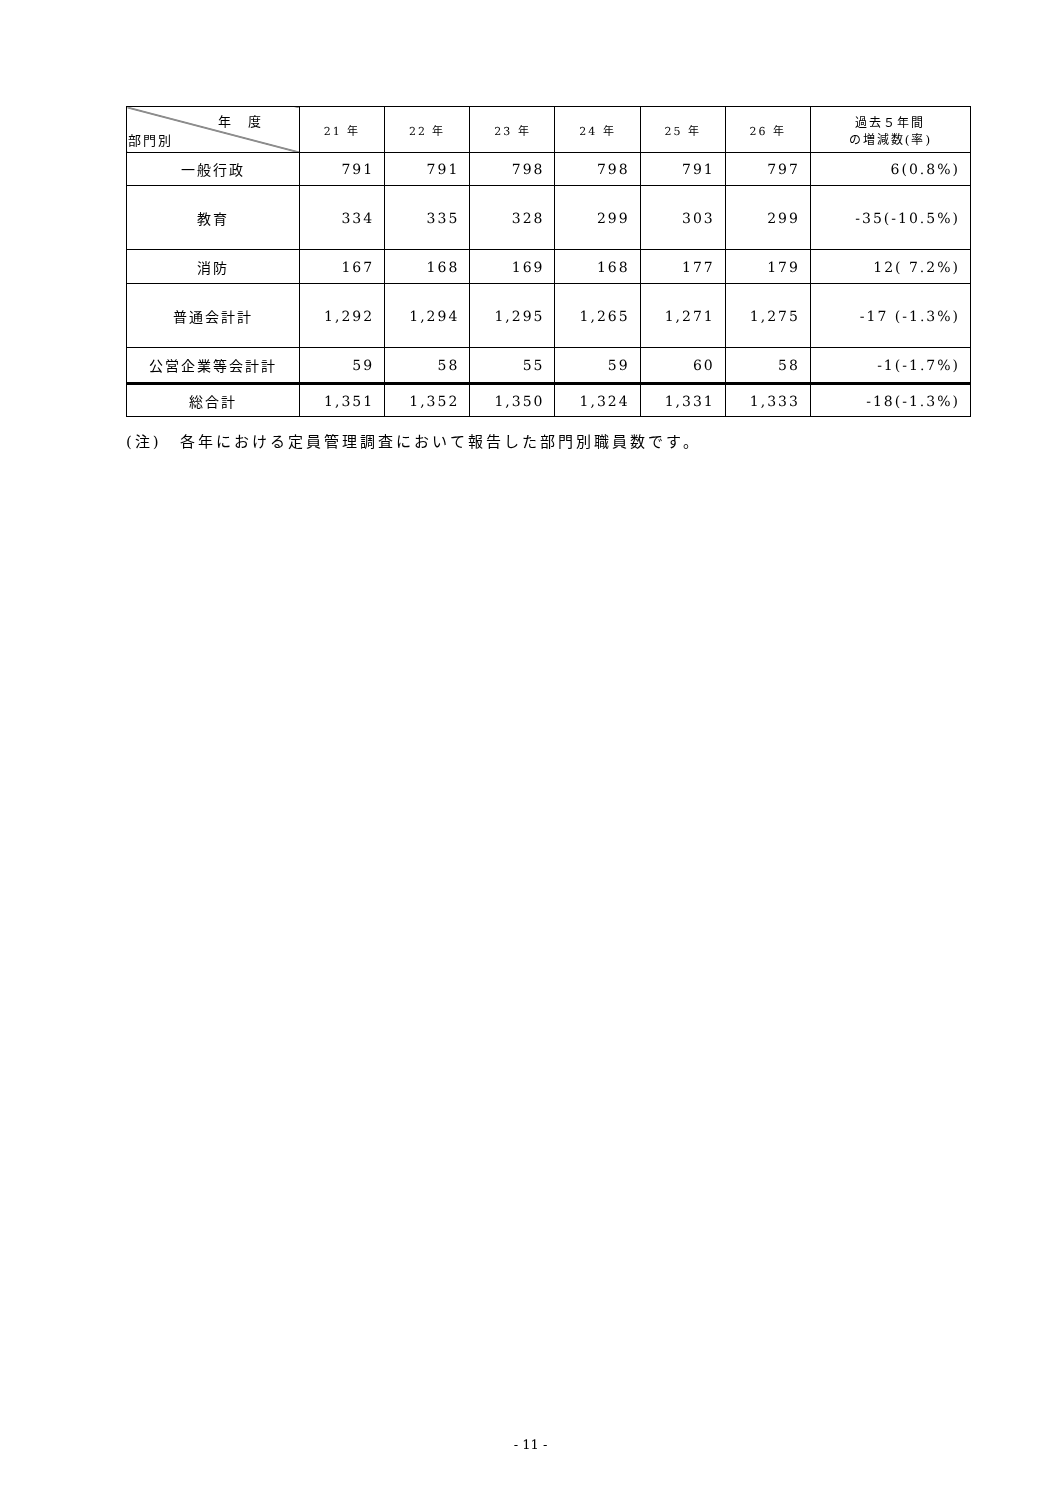| 年 度 部門別 | 21 年 | 22 年 | 23 年 | 24 年 | 25 年 | 26 年 | 過去５年間 の増減数(率) |
| --- | --- | --- | --- | --- | --- | --- | --- |
| 一般行政 | 791 | 791 | 798 | 798 | 791 | 797 | 6(0.8%) |
| 教育 | 334 | 335 | 328 | 299 | 303 | 299 | -35(-10.5%) |
| 消防 | 167 | 168 | 169 | 168 | 177 | 179 | 12( 7.2%) |
| 普通会計計 | 1,292 | 1,294 | 1,295 | 1,265 | 1,271 | 1,275 | -17 (-1.3%) |
| 公営企業等会計計 | 59 | 58 | 55 | 59 | 60 | 58 | -1(-1.7%) |
| 総合計 | 1,351 | 1,352 | 1,350 | 1,324 | 1,331 | 1,333 | -18(-1.3%) |
(注)　各年における定員管理調査において報告した部門別職員数です。
- 11 -